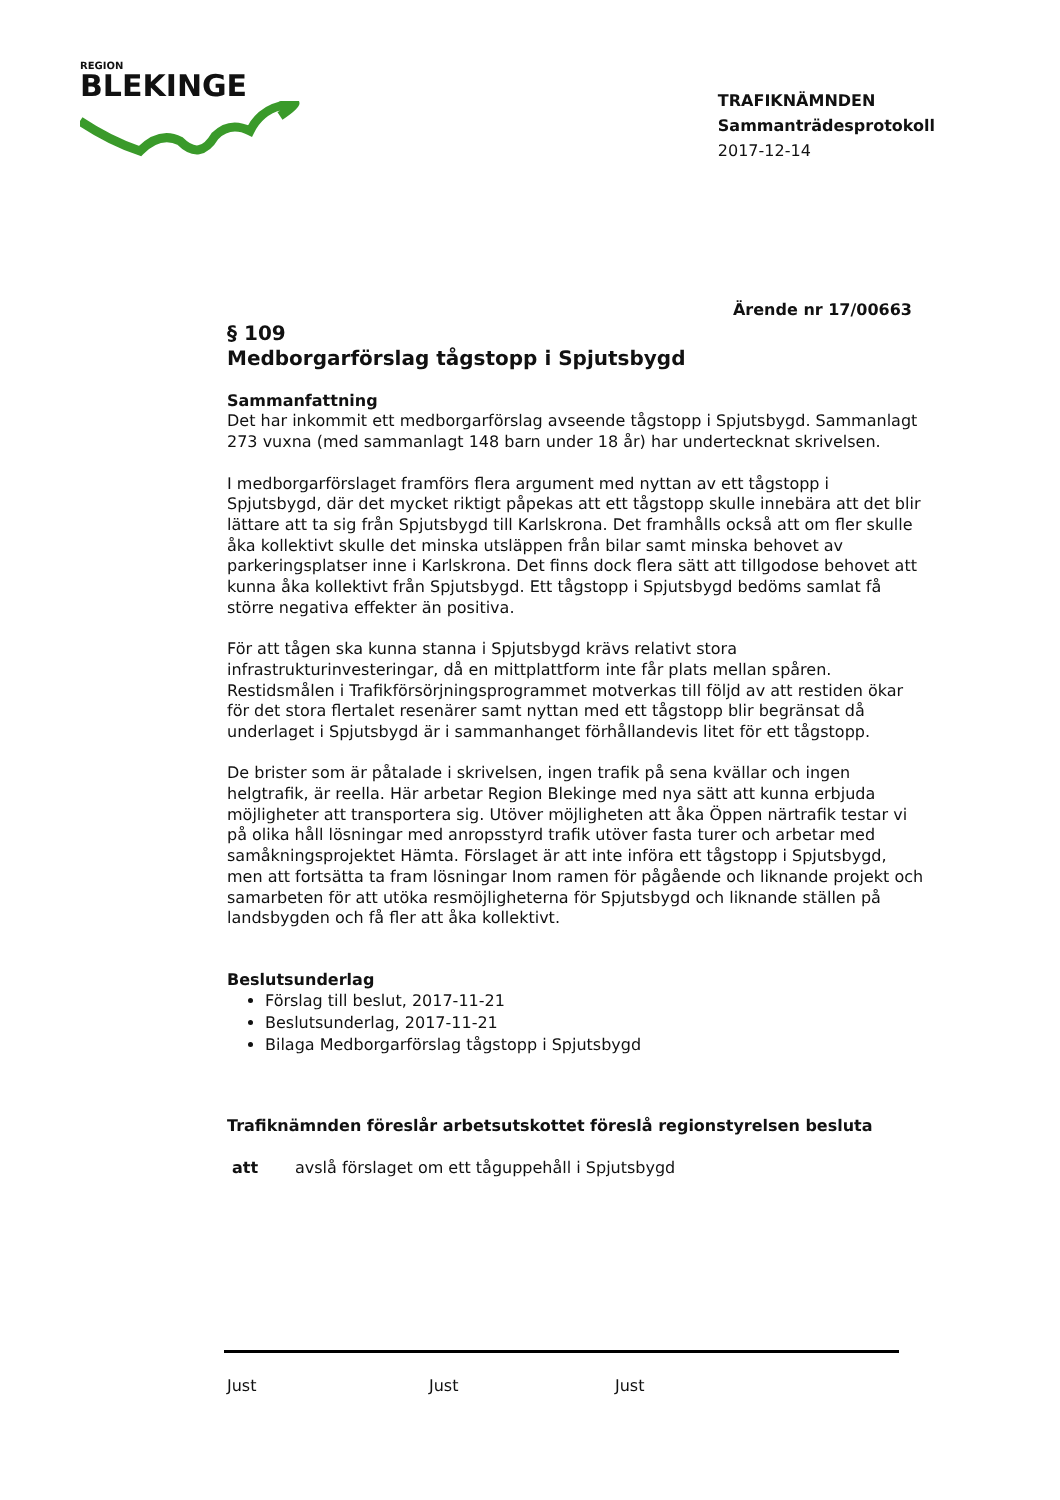REGION
BLEKINGE
TRAFIKNÄMNDEN
Sammanträdesprotokoll
2017-12-14
Ärende nr 17/00663
§ 109
Medborgarförslag tågstopp i Spjutsbygd
Sammanfattning
Det har inkommit ett medborgarförslag avseende tågstopp i Spjutsbygd. Sammanlagt 273 vuxna (med sammanlagt 148 barn under 18 år) har undertecknat skrivelsen.
I medborgarförslaget framförs flera argument med nyttan av ett tågstopp i Spjutsbygd, där det mycket riktigt påpekas att ett tågstopp skulle innebära att det blir lättare att ta sig från Spjutsbygd till Karlskrona. Det framhålls också att om fler skulle åka kollektivt skulle det minska utsläppen från bilar samt minska behovet av parkeringsplatser inne i Karlskrona. Det finns dock flera sätt att tillgodose behovet att kunna åka kollektivt från Spjutsbygd. Ett tågstopp i Spjutsbygd bedöms samlat få större negativa effekter än positiva.
För att tågen ska kunna stanna i Spjutsbygd krävs relativt stora infrastrukturinvesteringar, då en mittplattform inte får plats mellan spåren. Restidsmålen i Trafikförsörjningsprogrammet motverkas till följd av att restiden ökar för det stora flertalet resenärer samt nyttan med ett tågstopp blir begränsat då underlaget i Spjutsbygd är i sammanhanget förhållandevis litet för ett tågstopp.
De brister som är påtalade i skrivelsen, ingen trafik på sena kvällar och ingen helgtrafik, är reella. Här arbetar Region Blekinge med nya sätt att kunna erbjuda möjligheter att transportera sig. Utöver möjligheten att åka Öppen närtrafik testar vi på olika håll lösningar med anropsstyrd trafik utöver fasta turer och arbetar med samåkningsprojektet Hämta. Förslaget är att inte införa ett tågstopp i Spjutsbygd, men att fortsätta ta fram lösningar Inom ramen för pågående och liknande projekt och samarbeten för att utöka resmöjligheterna för Spjutsbygd och liknande ställen på landsbygden och få fler att åka kollektivt.
Beslutsunderlag
Förslag till beslut, 2017-11-21
Beslutsunderlag, 2017-11-21
Bilaga Medborgarförslag tågstopp i Spjutsbygd
Trafiknämnden föreslår arbetsutskottet föreslå regionstyrelsen besluta
att avslå förslaget om ett tåguppehåll i Spjutsbygd
Just Just Just